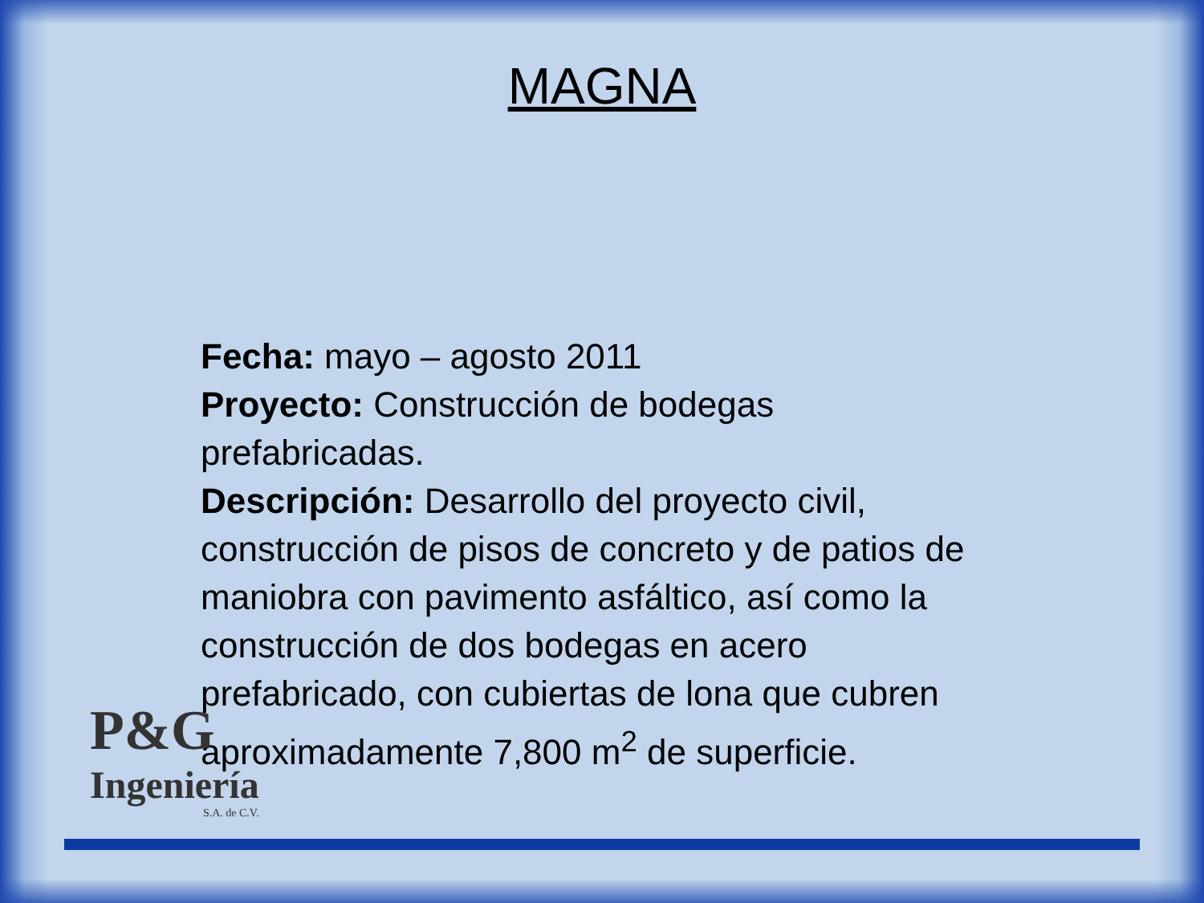MAGNA
Fecha: mayo – agosto 2011
Proyecto: Construcción de bodegas prefabricadas.
Descripción: Desarrollo del proyecto civil, construcción de pisos de concreto y de patios de maniobra con pavimento asfáltico, así como la construcción de dos bodegas en acero prefabricado, con cubiertas de lona que cubren aproximadamente 7,800 m<sup>2</sup> de superficie.
P&G
Ingeniería
S.A. de C.V.